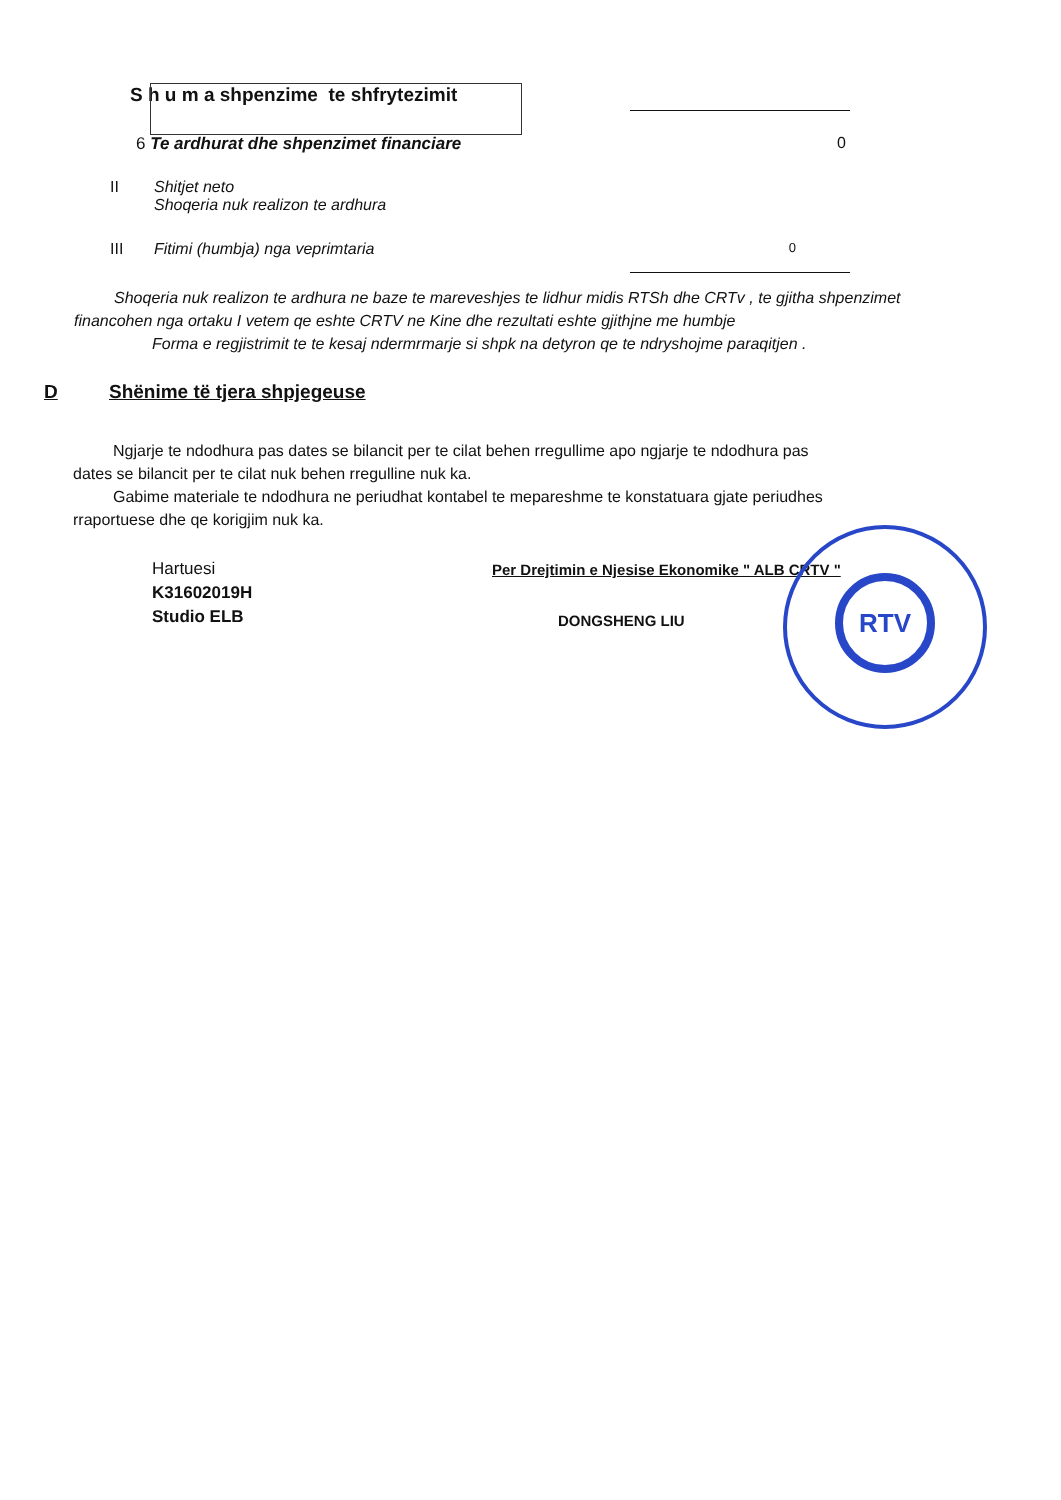S h u m a shpenzime te shfrytezimit
6 Te ardhurat dhe shpenzimet financiare 0
II Shitjet neto
Shoqeria nuk realizon te ardhura
III Fitimi (humbja) nga veprimtaria 0
Shoqeria nuk realizon te ardhura ne baze te mareveshjes te lidhur midis RTSh dhe CRTv , te gjitha shpenzimet financohen nga ortaku I vetem qe eshte CRTV ne Kine dhe rezultati eshte gjithjne me humbje
Forma e regjistrimit te te kesaj ndermrmarje si shpk na detyron qe te ndryshojme paraqitjen .
D Shënime të tjera shpjegeuse
Ngjarje te ndodhura pas dates se bilancit per te cilat behen rregullime apo ngjarje te ndodhura pas dates se bilancit per te cilat nuk behen rregulline nuk ka.
Gabime materiale te ndodhura ne periudhat kontabel te mepareshme te konstatuara gjate periudhes rraportuese dhe qe korigjim nuk ka.
Hartuesi
K31602019H
Studio ELB
Per Drejtimin e Njesise Ekonomike " ALB CRTV "
DONGSHENG LIU
RTV